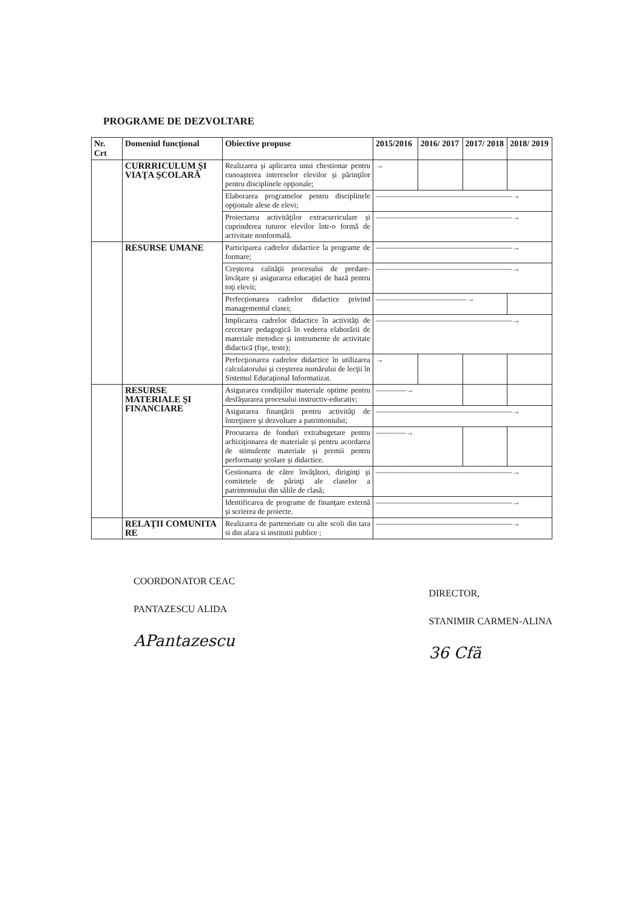PROGRAME DE DEZVOLTARE
| Nr. Crt | Domeniul funcţional | Obiective propuse | 2015/2016 | 2016/ 2017 | 2017/ 2018 | 2018/ 2019 |
| --- | --- | --- | --- | --- | --- | --- |
| | CURRRICULUM ŞI VIAŢA ŞCOLARĂ | Realizarea şi aplicarea unui chestionar pentru cunoaşterea intereselor elevilor şi părinţilor pentru disciplinele opţionale; | → | | | |
| | | Elaborarea programelor pentru disciplinele opţionale alese de elevi; | ——————————————————→ | | | |
| | | Proiectarea activităţilor extracurriculare şi cuprinderea tuturor elevilor într-o formă de activitate nonformală. | ——————————————————→ | | | |
| | RESURSE UMANE | Participarea cadrelor didactice la programe de formare; | ——————————————————→ | | | |
| | | Creşterea calităţii procesului de predare-învăţare şi asigurarea educaţiei de bază pentru toţi elevii; | ——————————————————→ | | | |
| | | Perfecţionarea cadrelor didactice privind managementul clasei; | ————————————→ | | | |
| | | Implicarea cadrelor didactice în activităţi de cercetare pedagogică în vederea elaborării de materiale metodice şi instrumente de activitate didactică (fişe, teste); | ——————————————————→ | | | |
| | | Perfecţionarea cadrelor didactice în utilizarea calculatorului şi creşterea numărului de lecţii în Sistemul Educaţional Informatizat. | → | | | |
| | RESURSE MATERIALE ŞI FINANCIARE | Asigurarea condiţiilor materiale optime pentru desfăşurarea procesului instructiv-educativ; | ————→ | | | |
| | | Asigurarea finanţării pentru activităţi de întreţinere şi dezvoltare a patrimoniului; | ——————————————————→ | | | |
| | | Procurarea de fonduri extrabugetare pentru achiziţionarea de materiale şi pentru acordarea de stimulente materiale şi premii pentru performanţe şcolare şi didactice. | ————→ | | | |
| | | Gestionarea de către învăţători, diriginţi şi comitetele de părinţi ale claselor a patrimoniului din sălile de clasă; | ——————————————————→ | | | |
| | | Identificarea de programe de finanţare externă şi scrierea de proiecte. | ——————————————————→ | | | |
| | RELAŢII COMUNITA RE | Realizarea de parteneriate cu alte scoli din tara si din afara si institutii publice ; | ——————————————————→ | | | |
COORDONATOR CEAC
PANTAZESCU ALIDA
APantazescu
DIRECTOR,
STANIMIR CARMEN-ALINA
36 Cfă